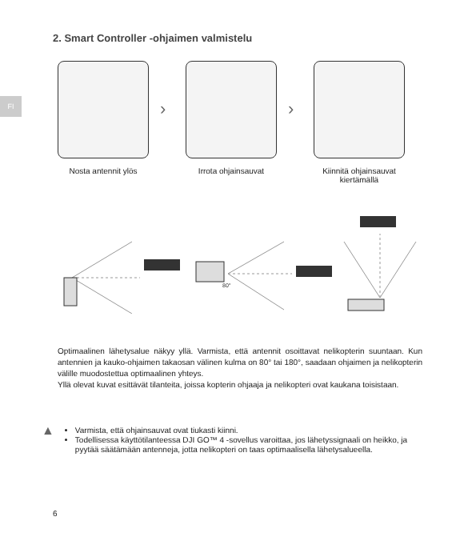FI
2. Smart Controller -ohjaimen valmistelu
Nosta antennit ylös
›
Irrota ohjainsauvat
›
Kiinnitä ohjainsauvat kiertämällä
80°
Optimaalinen lähetysalue näkyy yllä. Varmista, että antennit osoittavat nelikopterin suuntaan. Kun antennien ja kauko-ohjaimen takaosan välinen kulma on 80° tai 180°, saadaan ohjaimen ja nelikopterin välille muodostettua optimaalinen yhteys.
Yllä olevat kuvat esittävät tilanteita, joissa kopterin ohjaaja ja nelikopteri ovat kaukana toisistaan.
▲
Varmista, että ohjainsauvat ovat tiukasti kiinni.
Todellisessa käyttötilanteessa DJI GO™ 4 -sovellus varoittaa, jos lähetyssignaali on heikko, ja pyytää säätämään antenneja, jotta nelikopteri on taas optimaalisella lähetysalueella.
6